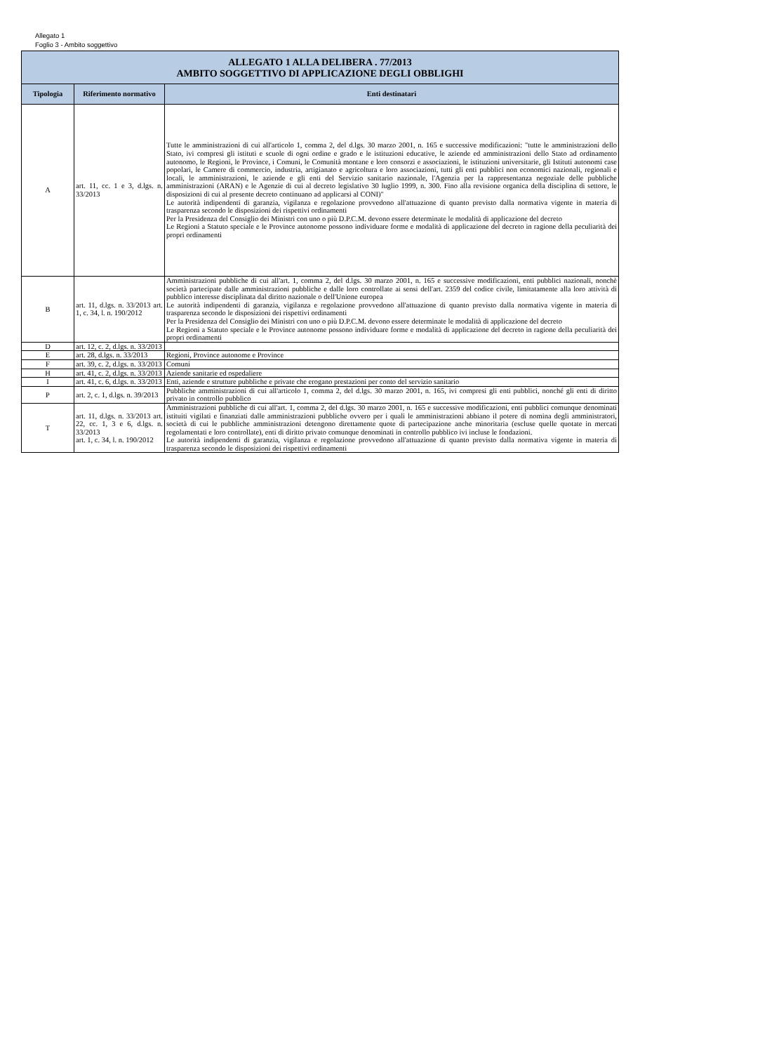Allegato 1
Foglio 3 - Ambito soggettivo
| ALLEGATO 1 ALLA DELIBERA . 77/2013 AMBITO SOGGETTIVO DI APPLICAZIONE DEGLI OBBLIGHI | | |
| Tipologia | Riferimento normativo | Enti destinatari |
| A | art. 11, cc. 1 e 3, d.lgs. n. 33/2013 | Tutte le amministrazioni di cui all'articolo 1, comma 2, del d.lgs. 30 marzo 2001, n. 165 e successive modificazioni: "tutte le amministrazioni dello Stato, ivi compresi gli istituti e scuole di ogni ordine e grado e le istituzioni educative, le aziende ed amministrazioni dello Stato ad ordinamento autonomo, le Regioni, le Province, i Comuni, le Comunità montane e loro consorzi e associazioni, le istituzioni universitarie, gli Istituti autonomi case popolari, le Camere di commercio, industria, artigianato e agricoltura e loro associazioni, tutti gli enti pubblici non economici nazionali, regionali e locali, le amministrazioni, le aziende e gli enti del Servizio sanitario nazionale, l'Agenzia per la rappresentanza negoziale delle pubbliche amministrazioni (ARAN) e le Agenzie di cui al decreto legislativo 30 luglio 1999, n. 300. Fino alla revisione organica della disciplina di settore, le disposizioni di cui al presente decreto continuano ad applicarsi al CONI)" Le autorità indipendenti di garanzia, vigilanza e regolazione provvedono all'attuazione di quanto previsto dalla normativa vigente in materia di trasparenza secondo le disposizioni dei rispettivi ordinamenti Per la Presidenza del Consiglio dei Ministri con uno o più D.P.C.M. devono essere determinate le modalità di applicazione del decreto Le Regioni a Statuto speciale e le Province autonome possono individuare forme e modalità di applicazione del decreto in ragione della peculiarità dei propri ordinamenti |
| B | art. 11, d.lgs. n. 33/2013 art. 1, c. 34, l. n. 190/2012 | Amministrazioni pubbliche di cui all'art. 1, comma 2, del d.lgs. 30 marzo 2001, n. 165 e successive modificazioni, enti pubblici nazionali, nonchè società partecipate dalle amministrazioni pubbliche e dalle loro controllate ai sensi dell'art. 2359 del codice civile, limitatamente alla loro attività di pubblico interesse disciplinata dal diritto nazionale o dell'Unione europea Le autorità indipendenti di garanzia, vigilanza e regolazione provvedono all'attuazione di quanto previsto dalla normativa vigente in materia di trasparenza secondo le disposizioni dei rispettivi ordinamenti Per la Presidenza del Consiglio dei Ministri con uno o più D.P.C.M. devono essere determinate le modalità di applicazione del decreto Le Regioni a Statuto speciale e le Province autonome possono individuare forme e modalità di applicazione del decreto in ragione della peculiarità dei propri ordinamenti |
| D | art. 12, c. 2, d.lgs. n. 33/2013 | |
| E | art. 28, d.lgs. n. 33/2013 | Regioni, Province autonome e Province |
| F | art. 39, c. 2, d.lgs. n. 33/2013 | Comuni |
| H | art. 41, c. 2, d.lgs. n. 33/2013 | Aziende sanitarie ed ospedaliere |
| I | art. 41, c. 6, d.lgs. n. 33/2013 | Enti, aziende e strutture pubbliche e private che erogano prestazioni per conto del servizio sanitario |
| P | art. 2, c. 1, d.lgs. n. 39/2013 | Pubbliche amministrazioni di cui all'articolo 1, comma 2, del d.lgs. 30 marzo 2001, n. 165, ivi compresi gli enti pubblici, nonché gli enti di diritto privato in controllo pubblico |
| T | art. 11, d.lgs. n. 33/2013 art. 22, cc. 1, 3 e 6, d.lgs. n. 33/2013 art. 1, c. 34, l. n. 190/2012 | Amministrazioni pubbliche di cui all'art. 1, comma 2, del d.lgs. 30 marzo 2001, n. 165 e successive modificazioni, enti pubblici comunque denominati istituiti vigilati e finanziati dalle amministrazioni pubbliche ovvero per i quali le amministrazioni abbiano il potere di nomina degli amministratori, società di cui le pubbliche amministrazioni detengono direttamente quote di partecipazione anche minoritaria (escluse quelle quotate in mercati regolamentati e loro controllate), enti di diritto privato comunque denominati in controllo pubblico ivi incluse le fondazioni. Le autorità indipendenti di garanzia, vigilanza e regolazione provvedono all'attuazione di quanto previsto dalla normativa vigente in materia di trasparenza secondo le disposizioni dei rispettivi ordinamenti |